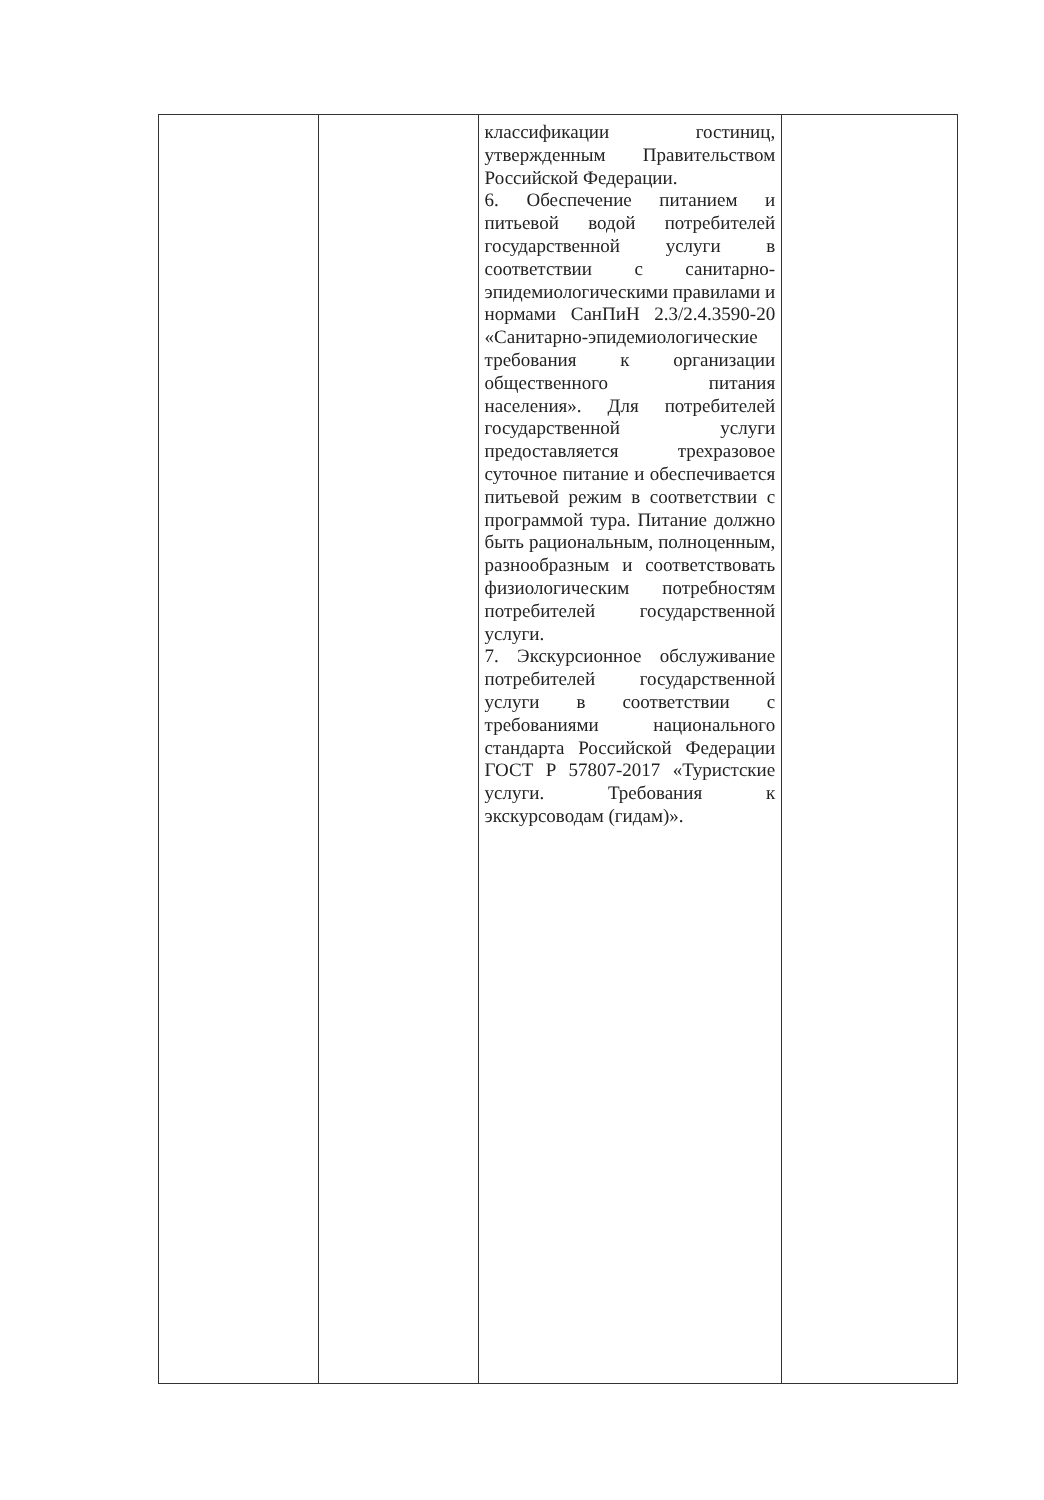| | | классификации гостиниц, утвержденным Правительством Российской Федерации. 6. Обеспечение питанием и питьевой водой потребителей государственной услуги в соответствии с санитарно-эпидемиологическими правилами и нормами СанПиН 2.3/2.4.3590-20 «Санитарно-эпидемиологические требования к организации общественного питания населения». Для потребителей государственной услуги предоставляется трехразовое суточное питание и обеспечивается питьевой режим в соответствии с программой тура. Питание должно быть рациональным, полноценным, разнообразным и соответствовать физиологическим потребностям потребителей государственной услуги. 7. Экскурсионное обслуживание потребителей государственной услуги в соответствии с требованиями национального стандарта Российской Федерации ГОСТ Р 57807-2017 «Туристские услуги. Требования к экскурсоводам (гидам)». | |